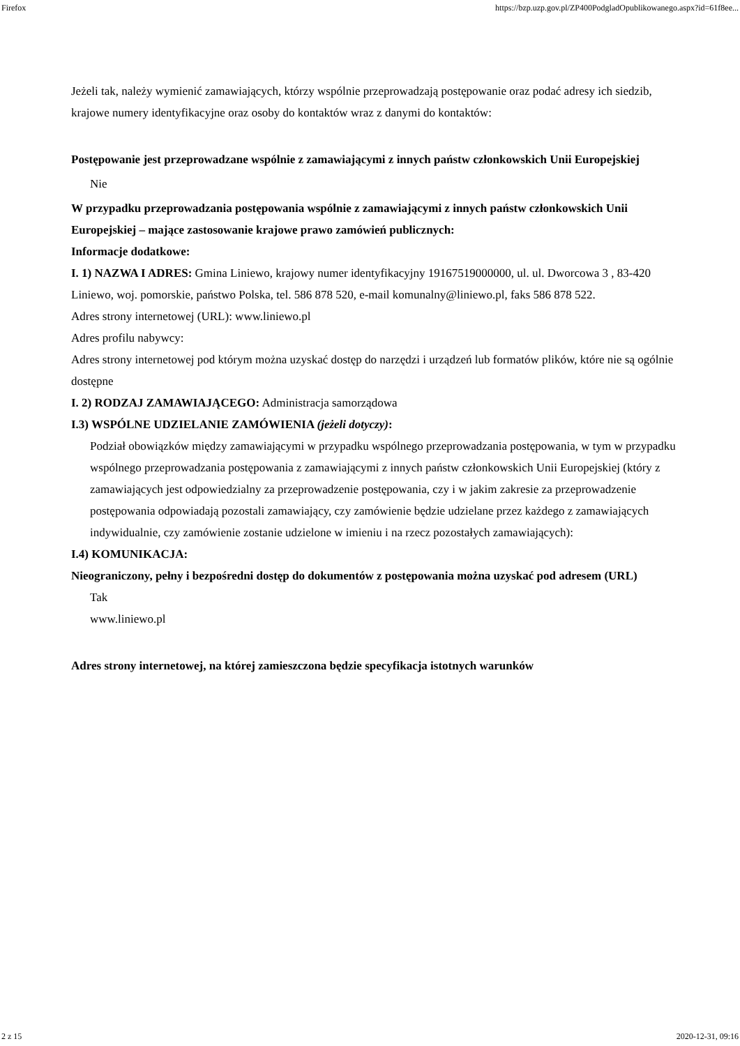Firefox https://bzp.uzp.gov.pl/ZP400PodgladOpublikowanego.aspx?id=61f8ee...
Jeżeli tak, należy wymienić zamawiających, którzy wspólnie przeprowadzają postępowanie oraz podać adresy ich siedzib, krajowe numery identyfikacyjne oraz osoby do kontaktów wraz z danymi do kontaktów:
Postępowanie jest przeprowadzane wspólnie z zamawiającymi z innych państw członkowskich Unii Europejskiej
Nie
W przypadku przeprowadzania postępowania wspólnie z zamawiającymi z innych państw członkowskich Unii Europejskiej – mające zastosowanie krajowe prawo zamówień publicznych:
Informacje dodatkowe:
I. 1) NAZWA I ADRES: Gmina Liniewo, krajowy numer identyfikacyjny 19167519000000, ul. ul. Dworcowa 3 , 83-420 Liniewo, woj. pomorskie, państwo Polska, tel. 586 878 520, e-mail komunalny@liniewo.pl, faks 586 878 522.
Adres strony internetowej (URL): www.liniewo.pl
Adres profilu nabywcy:
Adres strony internetowej pod którym można uzyskać dostęp do narzędzi i urządzeń lub formatów plików, które nie są ogólnie dostępne
I. 2) RODZAJ ZAMAWIAJĄCEGO: Administracja samorządowa
I.3) WSPÓLNE UDZIELANIE ZAMÓWIENIA (jeżeli dotyczy):
Podział obowiązków między zamawiającymi w przypadku wspólnego przeprowadzania postępowania, w tym w przypadku wspólnego przeprowadzania postępowania z zamawiającymi z innych państw członkowskich Unii Europejskiej (który z zamawiających jest odpowiedzialny za przeprowadzenie postępowania, czy i w jakim zakresie za przeprowadzenie postępowania odpowiadają pozostali zamawiający, czy zamówienie będzie udzielane przez każdego z zamawiających indywidualnie, czy zamówienie zostanie udzielone w imieniu i na rzecz pozostałych zamawiających):
I.4) KOMUNIKACJA:
Nieograniczony, pełny i bezpośredni dostęp do dokumentów z postępowania można uzyskać pod adresem (URL)
Tak
www.liniewo.pl
Adres strony internetowej, na której zamieszczona będzie specyfikacja istotnych warunków
2 z 15 2020-12-31, 09:16